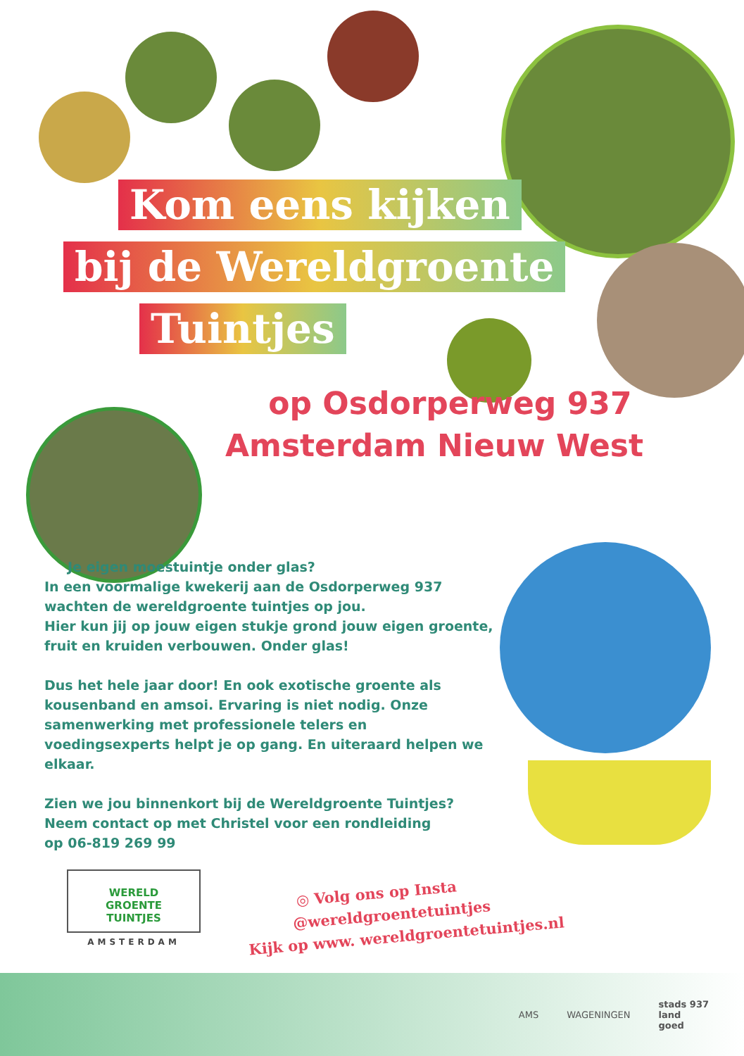Kom eens kijken
bij de Wereldgroente
Tuintjes
op Osdorperweg 937
Amsterdam Nieuw West
Je eigen moestuintje onder glas?
In een voormalige kwekerij aan de Osdorperweg 937 wachten de wereldgroente tuintjes op jou.
Hier kun jij op jouw eigen stukje grond jouw eigen groente, fruit en kruiden verbouwen. Onder glas!
Dus het hele jaar door! En ook exotische groente als kousenband en amsoi. Ervaring is niet nodig. Onze samenwerking met professionele telers en voedingsexperts helpt je op gang. En uiteraard helpen we elkaar.
Zien we jou binnenkort bij de Wereldgroente Tuintjes?
Neem contact op met Christel voor een rondleiding
op 06-819 269 99
WERELD
GROENTE
TUINTJES
AMSTERDAM
◎ Volg ons op Insta
@wereldgroentetuintjes
Kijk op www. wereldgroentetuintjes.nl
AMS WAGENINGEN stads 937
land
goed